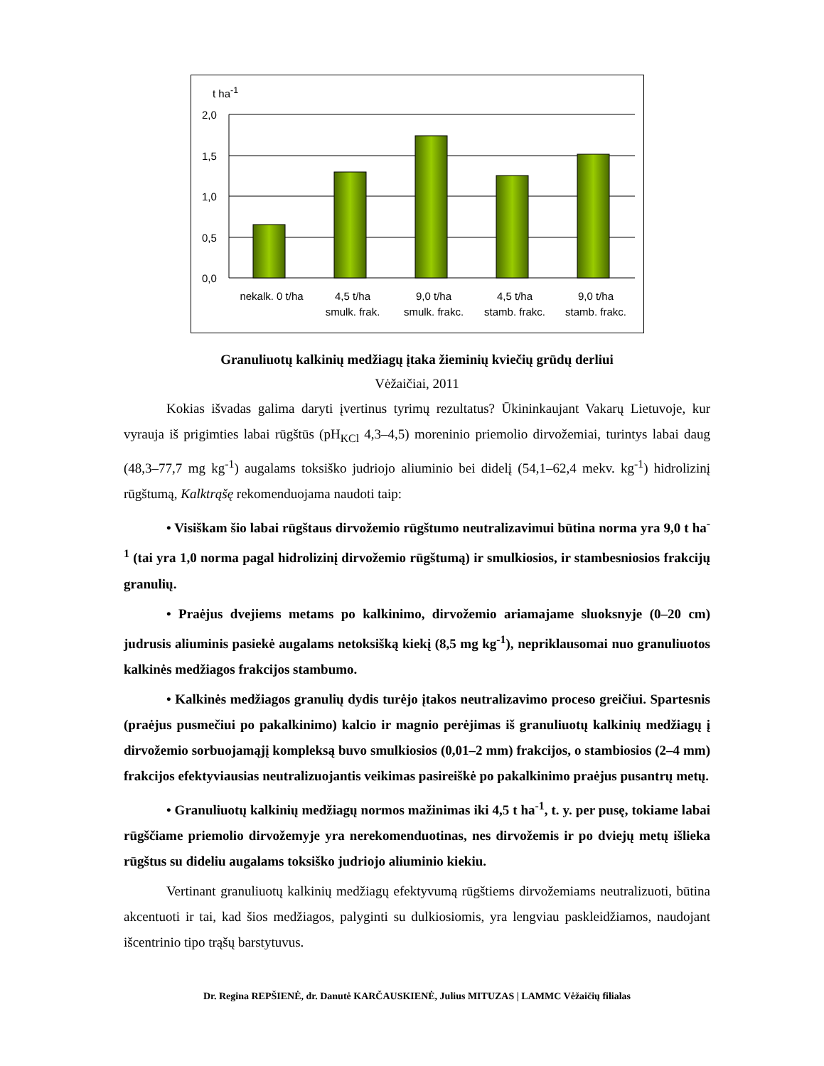t ha<sup>-1</sup>
2,0
1,5
1,0
0,5
0,0
nekalk. 0 t/ha 4,5 t/ha
smulk. frak.
9,0 t/ha
smulk. frakc.
4,5 t/ha
stamb. frakc.
9,0 t/ha
stamb. frakc.
Granuliuotų kalkinių medžiagų įtaka žieminių kviečių grūdų derliui
Vėžaičiai, 2011
Kokias išvadas galima daryti įvertinus tyrimų rezultatus? Ūkininkaujant Vakarų Lietuvoje, kur vyrauja iš prigimties labai rūgštūs (pH<sub>KCl</sub> 4,3–4,5) moreninio priemolio dirvožemiai, turintys labai daug (48,3–77,7 mg kg<sup>-1</sup>) augalams toksiško judriojo aliuminio bei didelį (54,1–62,4 mekv. kg<sup>-1</sup>) hidrolizinį rūgštumą, Kalktrąšę rekomenduojama naudoti taip:
• Visiškam šio labai rūgštaus dirvožemio rūgštumo neutralizavimui būtina norma yra 9,0 t ha<sup>-1</sup> (tai yra 1,0 norma pagal hidrolizinį dirvožemio rūgštumą) ir smulkiosios, ir stambesniosios frakcijų granulių.
• Praėjus dvejiems metams po kalkinimo, dirvožemio ariamajame sluoksnyje (0–20 cm) judrusis aliuminis pasiekė augalams netoksišką kiekį (8,5 mg kg<sup>-1</sup>), nepriklausomai nuo granuliuotos kalkinės medžiagos frakcijos stambumo.
• Kalkinės medžiagos granulių dydis turėjo įtakos neutralizavimo proceso greičiui. Spartesnis (praėjus pusmečiui po pakalkinimo) kalcio ir magnio perėjimas iš granuliuotų kalkinių medžiagų į dirvožemio sorbuojamąjį kompleksą buvo smulkiosios (0,01–2 mm) frakcijos, o stambiosios (2–4 mm) frakcijos efektyviausias neutralizuojantis veikimas pasireiškė po pakalkinimo praėjus pusantrų metų.
• Granuliuotų kalkinių medžiagų normos mažinimas iki 4,5 t ha<sup>-1</sup>, t. y. per pusę, tokiame labai rūgščiame priemolio dirvožemyje yra nerekomenduotinas, nes dirvožemis ir po dviejų metų išlieka rūgštus su dideliu augalams toksiško judriojo aliuminio kiekiu.
Vertinant granuliuotų kalkinių medžiagų efektyvumą rūgštiems dirvožemiams neutralizuoti, būtina akcentuoti ir tai, kad šios medžiagos, palyginti su dulkiosiomis, yra lengviau paskleidžiamos, naudojant išcentrinio tipo trąšų barstytuvus.
Dr. Regina REPŠIENĖ, dr. Danutė KARČAUSKIENĖ, Julius MITUZAS | LAMMC Vėžaičių filialas